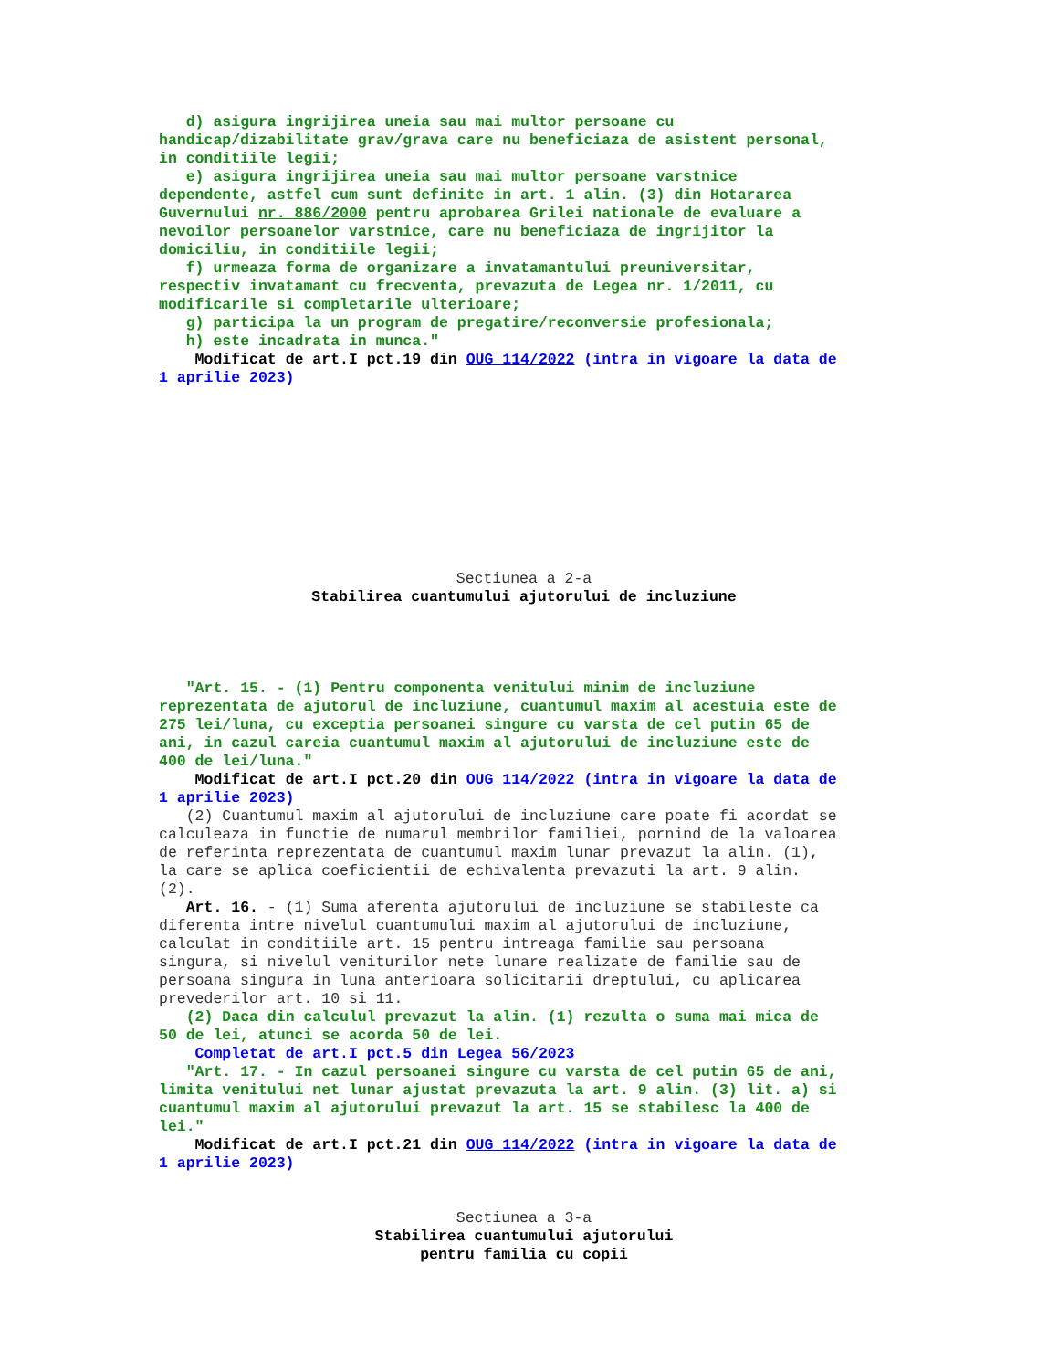d) asigura ingrijirea uneia sau mai multor persoane cu handicap/dizabilitate grav/grava care nu beneficiaza de asistent personal, in conditiile legii; e) asigura ingrijirea uneia sau mai multor persoane varstnice dependente, astfel cum sunt definite in art. 1 alin. (3) din Hotararea Guvernului nr. 886/2000 pentru aprobarea Grilei nationale de evaluare a nevoilor persoanelor varstnice, care nu beneficiaza de ingrijitor la domiciliu, in conditiile legii; f) urmeaza forma de organizare a invatamantului preuniversitar, respectiv invatamant cu frecventa, prevazuta de Legea nr. 1/2011, cu modificarile si completarile ulterioare; g) participa la un program de pregatire/reconversie profesionala; h) este incadrata in munca." Modificat de art.I pct.19 din OUG 114/2022 (intra in vigoare la data de 1 aprilie 2023)
Sectiunea a 2-a
Stabilirea cuantumului ajutorului de incluziune
"Art. 15. - (1) Pentru componenta venitului minim de incluziune reprezentata de ajutorul de incluziune, cuantumul maxim al acestuia este de 275 lei/luna, cu exceptia persoanei singure cu varsta de cel putin 65 de ani, in cazul careia cuantumul maxim al ajutorului de incluziune este de 400 de lei/luna." Modificat de art.I pct.20 din OUG 114/2022 (intra in vigoare la data de 1 aprilie 2023) (2) Cuantumul maxim al ajutorului de incluziune care poate fi acordat se calculeaza in functie de numarul membrilor familiei, pornind de la valoarea de referinta reprezentata de cuantumul maxim lunar prevazut la alin. (1), la care se aplica coeficientii de echivalenta prevazuti la art. 9 alin. (2). Art. 16. - (1) Suma aferenta ajutorului de incluziune se stabileste ca diferenta intre nivelul cuantumului maxim al ajutorului de incluziune, calculat in conditiile art. 15 pentru intreaga familie sau persoana singura, si nivelul veniturilor nete lunare realizate de familie sau de persoana singura in luna anterioara solicitarii dreptului, cu aplicarea prevederilor art. 10 si 11. (2) Daca din calculul prevazut la alin. (1) rezulta o suma mai mica de 50 de lei, atunci se acorda 50 de lei. Completat de art.I pct.5 din Legea 56/2023 "Art. 17. - In cazul persoanei singure cu varsta de cel putin 65 de ani, limita venitului net lunar ajustat prevazuta la art. 9 alin. (3) lit. a) si cuantumul maxim al ajutorului prevazut la art. 15 se stabilesc la 400 de lei." Modificat de art.I pct.21 din OUG 114/2022 (intra in vigoare la data de 1 aprilie 2023)
Sectiunea a 3-a
Stabilirea cuantumului ajutorului pentru familia cu copii